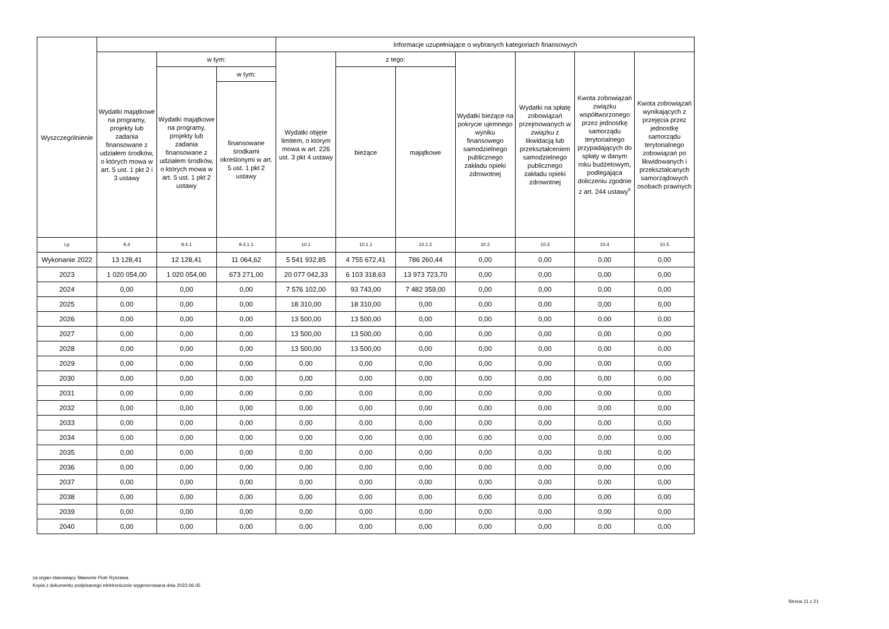| Wyszczególnienie | | | | Informacje uzupełniające o wybranych kategoriach finansowych | | | | | | |
| --- | --- | --- | --- | --- | --- | --- | --- | --- | --- | --- |
| | Wydatki majątkowe na programy, projekty lub zadania finansowane z udziałem środków, o których mowa w art. 5 ust. 1 pkt 2 i 3 ustawy | w tym: | | Wydatki objęte limitem, o którym mowa w art. 226 ust. 3 pkt 4 ustawy | z tego: | | Wydatki bieżące na pokrycie ujemnego wyniku finansowego samodzielnego publicznego zakładu opieki zdrowotnej | Wydatki na spłatę zobowiązań przejmowanych w związku z likwidacją lub przekształceniem samodzielnego publicznego zakładu opieki zdrowotnej | Kwota zobowiązań związku współtworzonego przez jednostkę samorządu terytorialnego przypadających do spłaty w danym roku budżetowym, podlegająca doliczeniu zgodnie z art. 244 ustawy<sup>x</sup> | Kwota zobowiązań wynikających z przejęcia przez jednostkę samorządu terytorialnego zobowiązań po likwidowanych i przekształcanych samorządowych osobach prawnych |
| | | Wydatki majątkowe na programy, projekty lub zadania finansowane z udziałem środków, o których mowa w art. 5 ust. 1 pkt 2 ustawy | w tym: | | bieżące | majątkowe | | | | |
| | | | finansowane środkami określonymi w art. 5 ust. 1 pkt 2 ustawy | | | | | | | |
| Lp | 9.4 | 9.4.1 | 9.4.1.1 | 10.1 | 10.1.1 | 10.1.2 | 10.2 | 10.3 | 10.4 | 10.5 |
| Wykonanie 2022 | 13 128,41 | 12 128,41 | 11 064,62 | 5 541 932,85 | 4 755 672,41 | 786 260,44 | 0,00 | 0,00 | 0,00 | 0,00 |
| 2023 | 1 020 054,00 | 1 020 054,00 | 673 271,00 | 20 077 042,33 | 6 103 318,63 | 13 973 723,70 | 0,00 | 0,00 | 0,00 | 0,00 |
| 2024 | 0,00 | 0,00 | 0,00 | 7 576 102,00 | 93 743,00 | 7 482 359,00 | 0,00 | 0,00 | 0,00 | 0,00 |
| 2025 | 0,00 | 0,00 | 0,00 | 18 310,00 | 18 310,00 | 0,00 | 0,00 | 0,00 | 0,00 | 0,00 |
| 2026 | 0,00 | 0,00 | 0,00 | 13 500,00 | 13 500,00 | 0,00 | 0,00 | 0,00 | 0,00 | 0,00 |
| 2027 | 0,00 | 0,00 | 0,00 | 13 500,00 | 13 500,00 | 0,00 | 0,00 | 0,00 | 0,00 | 0,00 |
| 2028 | 0,00 | 0,00 | 0,00 | 13 500,00 | 13 500,00 | 0,00 | 0,00 | 0,00 | 0,00 | 0,00 |
| 2029 | 0,00 | 0,00 | 0,00 | 0,00 | 0,00 | 0,00 | 0,00 | 0,00 | 0,00 | 0,00 |
| 2030 | 0,00 | 0,00 | 0,00 | 0,00 | 0,00 | 0,00 | 0,00 | 0,00 | 0,00 | 0,00 |
| 2031 | 0,00 | 0,00 | 0,00 | 0,00 | 0,00 | 0,00 | 0,00 | 0,00 | 0,00 | 0,00 |
| 2032 | 0,00 | 0,00 | 0,00 | 0,00 | 0,00 | 0,00 | 0,00 | 0,00 | 0,00 | 0,00 |
| 2033 | 0,00 | 0,00 | 0,00 | 0,00 | 0,00 | 0,00 | 0,00 | 0,00 | 0,00 | 0,00 |
| 2034 | 0,00 | 0,00 | 0,00 | 0,00 | 0,00 | 0,00 | 0,00 | 0,00 | 0,00 | 0,00 |
| 2035 | 0,00 | 0,00 | 0,00 | 0,00 | 0,00 | 0,00 | 0,00 | 0,00 | 0,00 | 0,00 |
| 2036 | 0,00 | 0,00 | 0,00 | 0,00 | 0,00 | 0,00 | 0,00 | 0,00 | 0,00 | 0,00 |
| 2037 | 0,00 | 0,00 | 0,00 | 0,00 | 0,00 | 0,00 | 0,00 | 0,00 | 0,00 | 0,00 |
| 2038 | 0,00 | 0,00 | 0,00 | 0,00 | 0,00 | 0,00 | 0,00 | 0,00 | 0,00 | 0,00 |
| 2039 | 0,00 | 0,00 | 0,00 | 0,00 | 0,00 | 0,00 | 0,00 | 0,00 | 0,00 | 0,00 |
| 2040 | 0,00 | 0,00 | 0,00 | 0,00 | 0,00 | 0,00 | 0,00 | 0,00 | 0,00 | 0,00 |
za organ stanowiący Sławomir Piotr Ryszawa
Kopia z dokumentu podpisanego elektronicznie wygenerowana dnia 2023.06.05
Strona 11 z 21